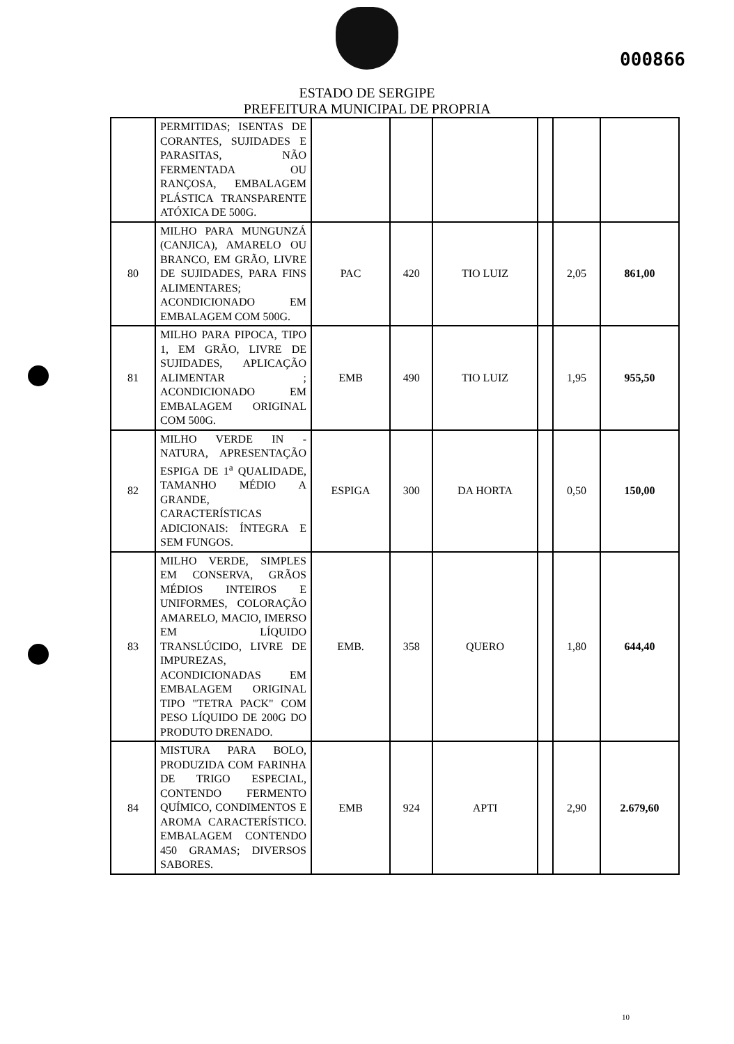000866
ESTADO DE SERGIPE
PREFEITURA MUNICIPAL DE PROPRIA
| | PERMITIDAS; ISENTAS DE CORANTES, SUJIDADES E PARASITAS, NÃO FERMENTADA OU RANÇOSA, EMBALAGEM PLÁSTICA TRANSPARENTE ATÓXICA DE 500G. | | | | | | |
| 80 | MILHO PARA MUNGUNZÁ (CANJICA), AMARELO OU BRANCO, EM GRÃO, LIVRE DE SUJIDADES, PARA FINS ALIMENTARES; ACONDICIONADO EM EMBALAGEM COM 500G. | PAC | 420 | TIO LUIZ | | 2,05 | 861,00 |
| 81 | MILHO PARA PIPOCA, TIPO 1, EM GRÃO, LIVRE DE SUJIDADES, APLICAÇÃO ALIMENTAR ; ACONDICIONADO EM EMBALAGEM ORIGINAL COM 500G. | EMB | 490 | TIO LUIZ | | 1,95 | 955,50 |
| 82 | MILHO VERDE IN - NATURA, APRESENTAÇÃO ESPIGA DE 1<sup>a</sup> QUALIDADE, TAMANHO MÉDIO A GRANDE, CARACTERÍSTICAS ADICIONAIS: ÍNTEGRA E SEM FUNGOS. | ESPIGA | 300 | DA HORTA | | 0,50 | 150,00 |
| 83 | MILHO VERDE, SIMPLES EM CONSERVA, GRÃOS MÉDIOS INTEIROS E UNIFORMES, COLORAÇÃO AMARELO, MACIO, IMERSO EM LÍQUIDO TRANSLÚCIDO, LIVRE DE IMPUREZAS, ACONDICIONADAS EM EMBALAGEM ORIGINAL TIPO "TETRA PACK" COM PESO LÍQUIDO DE 200G DO PRODUTO DRENADO. | EMB. | 358 | QUERO | | 1,80 | 644,40 |
| 84 | MISTURA PARA BOLO, PRODUZIDA COM FARINHA DE TRIGO ESPECIAL, CONTENDO FERMENTO QUÍMICO, CONDIMENTOS E AROMA CARACTERÍSTICO. EMBALAGEM CONTENDO 450 GRAMAS; DIVERSOS SABORES. | EMB | 924 | APTI | | 2,90 | 2.679,60 |
10